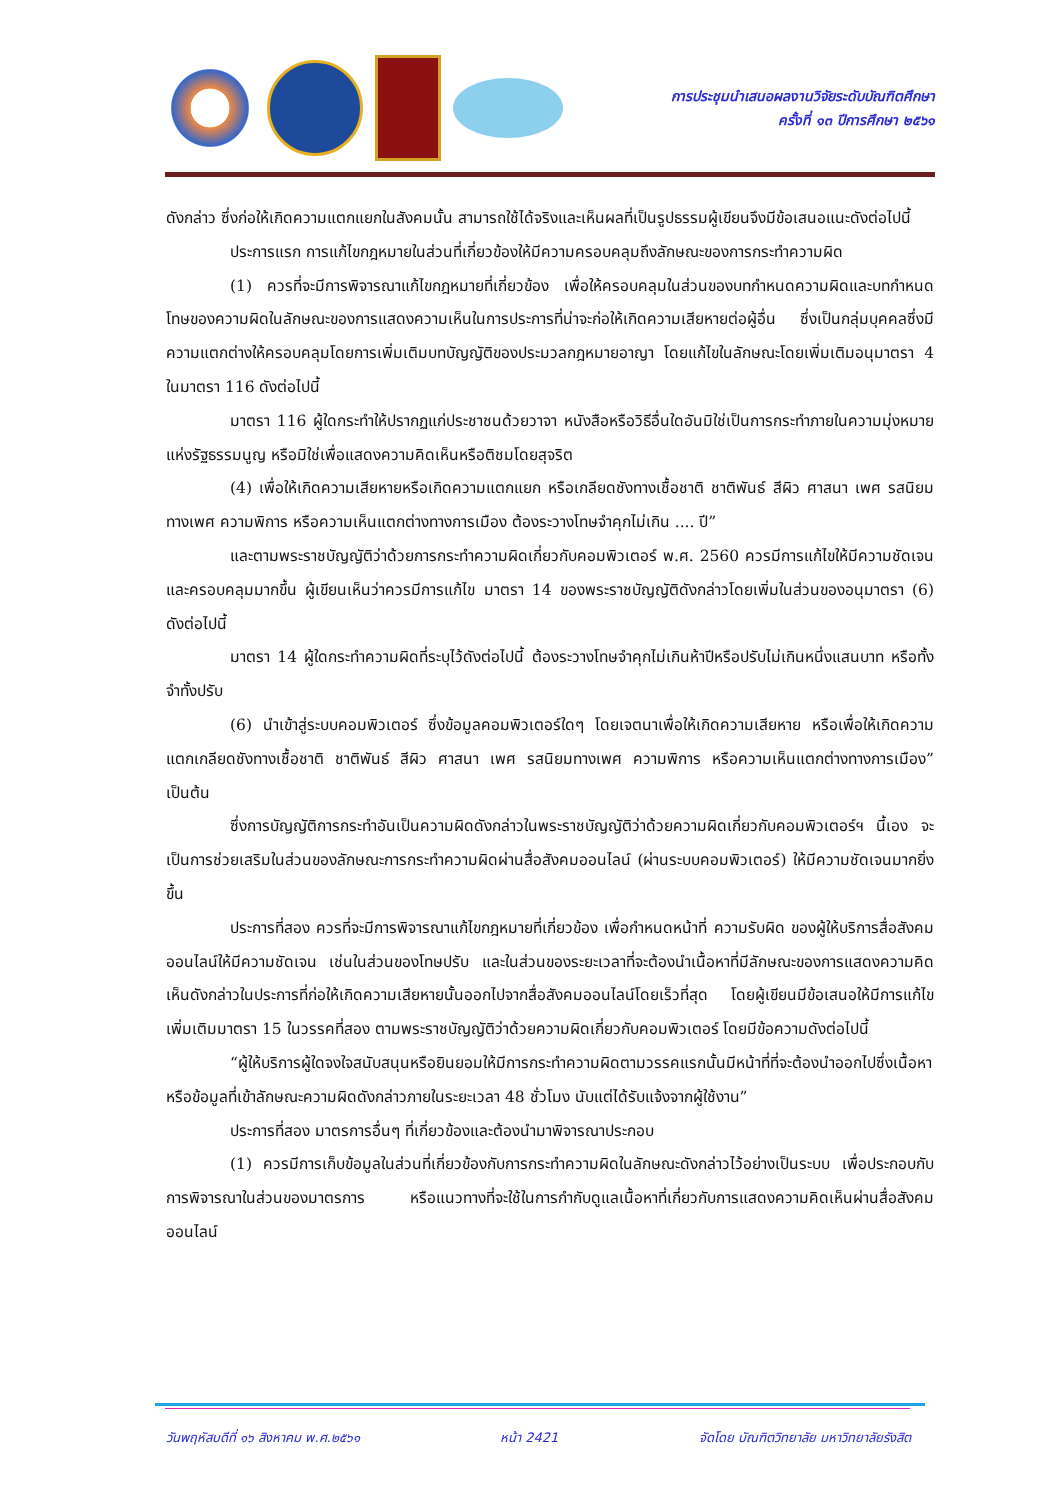การประชุมนำเสนอผลงานวิจัยระดับบัณฑิตศึกษา
ครั้งที่ ๑๓ ปีการศึกษา ๒๕๖๑
ดังกล่าว ซึ่งก่อให้เกิดความแตกแยกในสังคมนั้น สามารถใช้ได้จริงและเห็นผลที่เป็นรูปธรรมผู้เขียนจึงมีข้อเสนอแนะดังต่อไปนี้
ประการแรก การแก้ไขกฎหมายในส่วนที่เกี่ยวข้องให้มีความครอบคลุมถึงลักษณะของการกระทำความผิด
(1) ควรที่จะมีการพิจารณาแก้ไขกฎหมายที่เกี่ยวข้อง เพื่อให้ครอบคลุมในส่วนของบทกำหนดความผิดและบทกำหนดโทษของความผิดในลักษณะของการแสดงความเห็นในการประการที่น่าจะก่อให้เกิดความเสียหายต่อผู้อื่น ซึ่งเป็นกลุ่มบุคคลซึ่งมีความแตกต่างให้ครอบคลุมโดยการเพิ่มเติมบทบัญญัติของประมวลกฎหมายอาญา โดยแก้ไขในลักษณะโดยเพิ่มเติมอนุมาตรา 4 ในมาตรา 116 ดังต่อไปนี้
มาตรา 116 ผู้ใดกระทำให้ปรากฏแก่ประชาชนด้วยวาจา หนังสือหรือวิธีอื่นใดอันมิใช่เป็นการกระทำภายในความมุ่งหมายแห่งรัฐธรรมนูญ หรือมิใช่เพื่อแสดงความคิดเห็นหรือติชมโดยสุจริต
(4) เพื่อให้เกิดความเสียหายหรือเกิดความแตกแยก หรือเกลียดชังทางเชื้อชาติ ชาติพันธ์ สีผิว ศาสนา เพศ รสนิยมทางเพศ ความพิการ หรือความเห็นแตกต่างทางการเมือง ต้องระวางโทษจำคุกไม่เกิน .... ปี”
และตามพระราชบัญญัติว่าด้วยการกระทำความผิดเกี่ยวกับคอมพิวเตอร์ พ.ศ. 2560 ควรมีการแก้ไขให้มีความชัดเจน และครอบคลุมมากขึ้น ผู้เขียนเห็นว่าควรมีการแก้ไข มาตรา 14 ของพระราชบัญญัติดังกล่าวโดยเพิ่มในส่วนของอนุมาตรา (6) ดังต่อไปนี้
มาตรา 14 ผู้ใดกระทำความผิดที่ระบุไว้ดังต่อไปนี้ ต้องระวางโทษจำคุกไม่เกินห้าปีหรือปรับไม่เกินหนึ่งแสนบาท หรือทั้งจำทั้งปรับ
(6) นำเข้าสู่ระบบคอมพิวเตอร์ ซึ่งข้อมูลคอมพิวเตอร์ใดๆ โดยเจตนาเพื่อให้เกิดความเสียหาย หรือเพื่อให้เกิดความแตกเกลียดชังทางเชื้อชาติ ชาติพันธ์ สีผิว ศาสนา เพศ รสนิยมทางเพศ ความพิการ หรือความเห็นแตกต่างทางการเมือง” เป็นต้น
ซึ่งการบัญญัติการกระทำอันเป็นความผิดดังกล่าวในพระราชบัญญัติว่าด้วยความผิดเกี่ยวกับคอมพิวเตอร์ฯ นี้เอง จะเป็นการช่วยเสริมในส่วนของลักษณะการกระทำความผิดผ่านสื่อสังคมออนไลน์ (ผ่านระบบคอมพิวเตอร์) ให้มีความชัดเจนมากยิ่งขึ้น
ประการที่สอง ควรที่จะมีการพิจารณาแก้ไขกฎหมายที่เกี่ยวข้อง เพื่อกำหนดหน้าที่ ความรับผิด ของผู้ให้บริการสื่อสังคมออนไลน์ให้มีความชัดเจน เช่นในส่วนของโทษปรับ และในส่วนของระยะเวลาที่จะต้องนำเนื้อหาที่มีลักษณะของการแสดงความคิดเห็นดังกล่าวในประการที่ก่อให้เกิดความเสียหายนั้นออกไปจากสื่อสังคมออนไลน์โดยเร็วที่สุด โดยผู้เขียนมีข้อเสนอให้มีการแก้ไขเพิ่มเติมมาตรา 15 ในวรรคที่สอง ตามพระราชบัญญัติว่าด้วยความผิดเกี่ยวกับคอมพิวเตอร์ โดยมีข้อความดังต่อไปนี้
“ผู้ให้บริการผู้ใดจงใจสนับสนุนหรือยินยอมให้มีการกระทำความผิดตามวรรคแรกนั้นมีหน้าที่ที่จะต้องนำออกไปซึ่งเนื้อหา หรือข้อมูลที่เข้าลักษณะความผิดดังกล่าวภายในระยะเวลา 48 ชั่วโมง นับแต่ได้รับแจ้งจากผู้ใช้งาน”
ประการที่สอง มาตรการอื่นๆ ที่เกี่ยวข้องและต้องนำมาพิจารณาประกอบ
(1) ควรมีการเก็บข้อมูลในส่วนที่เกี่ยวข้องกับการกระทำความผิดในลักษณะดังกล่าวไว้อย่างเป็นระบบ เพื่อประกอบกับการพิจารณาในส่วนของมาตรการ หรือแนวทางที่จะใช้ในการกำกับดูแลเนื้อหาที่เกี่ยวกับการแสดงความคิดเห็นผ่านสื่อสังคมออนไลน์
วันพฤหัสบดีที่ ๑๖ สิงหาคม พ.ศ.๒๕๖๑ หน้า 2421 จัดโดย บัณฑิตวิทยาลัย มหาวิทยาลัยรังสิต